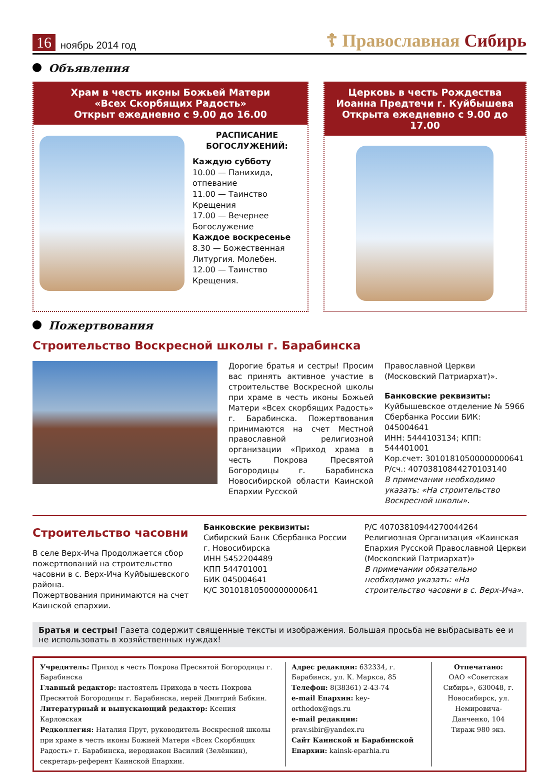16 ноябрь 2014 год ☦ Православная Сибирь
Объявления
Храм в честь иконы Божьей Матери
«Всех Скорбящих Радость»
Открыт ежедневно с 9.00 до 16.00
РАСПИСАНИЕ БОГОСЛУЖЕНИЙ:
Каждую субботу
10.00 — Панихида, отпевание
11.00 — Таинство Крещения
17.00 — Вечернее Богослужение
Каждое воскресенье
8.30 — Божественная Литургия. Молебен.
12.00 — Таинство Крещения.
Церковь в честь Рождества
Иоанна Предтечи г. Куйбышева
Открыта ежедневно с 9.00 до 17.00
Пожертвования
Строительство Воскресной школы г. Барабинска
Дорогие братья и сестры! Просим вас принять активное участие в строительстве Воскресной школы при храме в честь иконы Божьей Матери «Всех скорбящих Радость» г. Барабинска. Пожертвования принимаются на счет Местной православной религиозной организации «Приход храма в честь Покрова Пресвятой Богородицы г. Барабинска Новосибирской области Каинской Епархии Русской
Православной Церкви (Московский Патриархат)».
Банковские реквизиты:
Куйбышевское отделение № 5966 Сбербанка России БИК: 045004641
ИНН: 5444103134; КПП: 544401001
Кор.счет: 30101810500000000641
Р/сч.: 40703810844270103140
В примечании необходимо указать: «На строительство Воскресной школы».
Строительство часовни
В селе Верх-Ича Продолжается сбор пожертвований на строительство часовни в с. Верх-Ича Куйбышевского района.
Пожертвования принимаются на счет Каинской епархии.
Банковские реквизиты:
Сибирский Банк Сбербанка России г. Новосибирска
ИНН 5452204489
КПП 544701001
БИК 045004641
К/С 30101810500000000641
Р/С 40703810944270044264
Религиозная Организация «Каинская Епархия Русской Православной Церкви (Московский Патриархат)»
В примечании обязательно необходимо указать: «На строительство часовни в с. Верх-Ича».
Братья и сестры! Газета содержит священные тексты и изображения. Большая просьба не выбрасывать ее и не использовать в хозяйственных нуждах!
Учредитель: Приход в честь Покрова Пресвятой Богородицы г. Барабинска
Главный редактор: настоятель Прихода в честь Покрова Пресвятой Богородицы г. Барабинска, иерей Дмитрий Бабкин.
Литературный и выпускающий редактор: Ксения Карловская
Редколлегия: Наталия Прут, руководитель Воскресной школы при храме в честь иконы Божией Матери «Всех Скорбящих Радость» г. Барабинска, иеродиакон Василий (Зелёнкин), секретарь-референт Каинской Епархии.
Адрес редакции: 632334, г. Барабинск, ул. К. Маркса, 85
Телефон: 8(38361) 2-43-74
e-mail Епархии: key-orthodox@ngs.ru
e-mail редакции: prav.sibir@yandex.ru
Сайт Каинской и Барабинской Епархии: kainsk-eparhia.ru
Отпечатано:
ОАО «Советская Сибирь», 630048, г. Новосибирск, ул. Немировича-Данченко, 104
Тираж 980 экз.